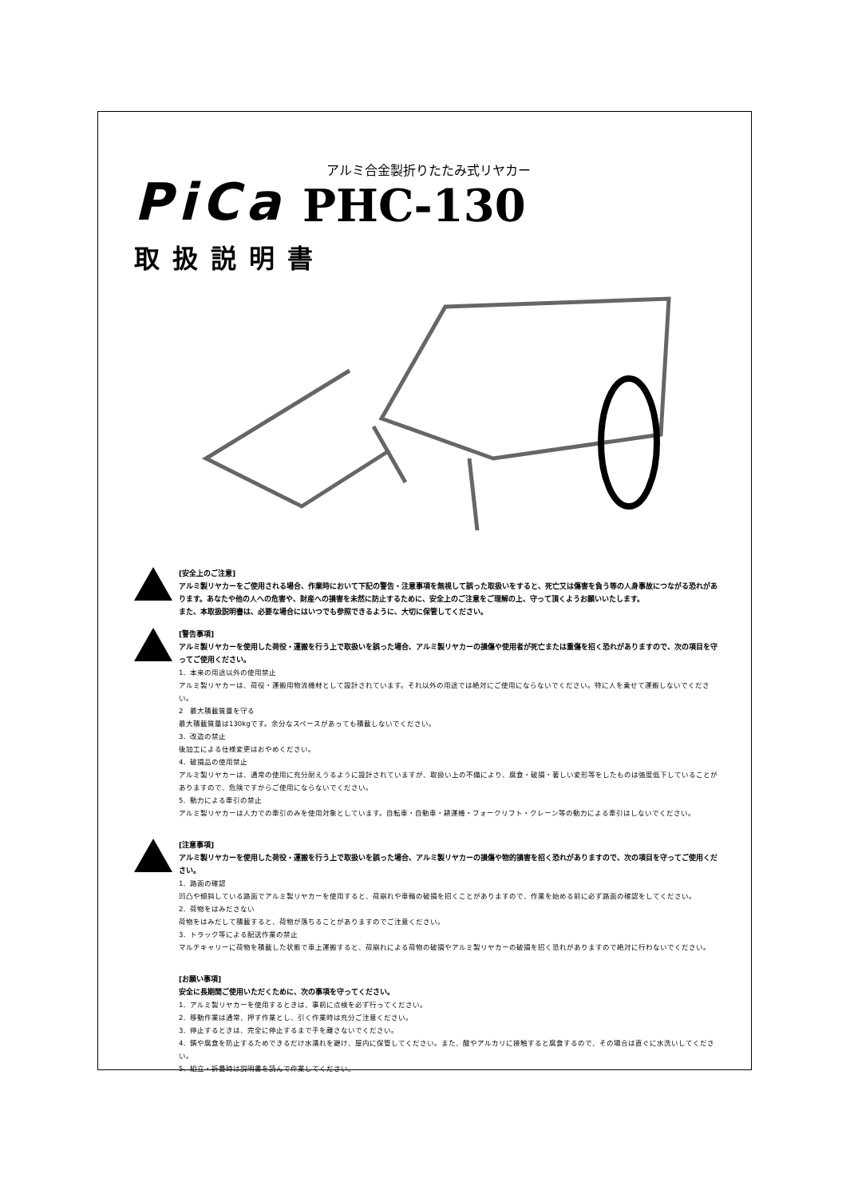PiCa
アルミ合金製折りたたみ式リヤカー
PHC-130
取扱説明書
[安全上のご注意]
アルミ製リヤカーをご使用される場合、作業時において下記の警告・注意事項を無視して誤った取扱いをすると、死亡又は傷害を負う等の人身事故につながる恐れがあります。あなたや他の人への危害や、財産への損害を未然に防止するために、安全上のご注意をご理解の上、守って頂くようお願いいたします。
また、本取扱説明書は、必要な場合にはいつでも参照できるように、大切に保管してください。
[警告事項]
アルミ製リヤカーを使用した荷役・運搬を行う上で取扱いを誤った場合、アルミ製リヤカーの損傷や使用者が死亡または重傷を招く恐れがありますので、次の項目を守ってご使用ください。
1．本来の用途以外の使用禁止
アルミ製リヤカーは、荷役・運搬用物流機材として設計されています。それ以外の用途では絶対にご使用にならないでください。特に人を乗せて運搬しないでください。
2　最大積載質量を守る
最大積載質量は130kgです。余分なスペースがあっても積載しないでください。
3．改造の禁止
後加工による仕様変更はおやめください。
4．破損品の使用禁止
アルミ製リヤカーは、通常の使用に充分耐えうるように設計されていますが、取扱い上の不備により、腐食・破損・著しい変形等をしたものは強度低下していることがありますので、危険ですからご使用にならないでください。
5．動力による牽引の禁止
アルミ製リヤカーは人力での牽引のみを使用対象としています。自転車・自動車・耕運機・フォークリフト・クレーン等の動力による牽引はしないでください。
[注意事項]
アルミ製リヤカーを使用した荷役・運搬を行う上で取扱いを誤った場合、アルミ製リヤカーの損傷や物的損害を招く恐れがありますので、次の項目を守ってご使用ください。
1．路面の確認
凹凸や傾斜している路面でアルミ製リヤカーを使用すると、荷崩れや車輪の破損を招くことがありますので、作業を始める前に必ず路面の確認をしてください。
2．荷物をはみださない
荷物をはみだして積載すると、荷物が落ちることがありますのでご注意ください。
3．トラック等による配送作業の禁止
マルチキャリーに荷物を積載した状態で車上運搬すると、荷崩れによる荷物の破損やアルミ製リヤカーの破損を招く恐れがありますので絶対に行わないでください。
[お願い事項]
安全に長期間ご使用いただくために、次の事項を守ってください。
1．アルミ製リヤカーを使用するときは、事前に点検を必ず行ってください。
2．移動作業は通常、押す作業とし、引く作業時は充分ご注意ください。
3．停止するときは、完全に停止するまで手を離さないでください。
4．錆や腐食を防止するためできるだけ水濡れを避け、屋内に保管してください。また、酸やアルカリに接触すると腐食するので、その場合は直ぐに水洗いしてください。
5．組立・折畳時は説明書を読んで作業してください。